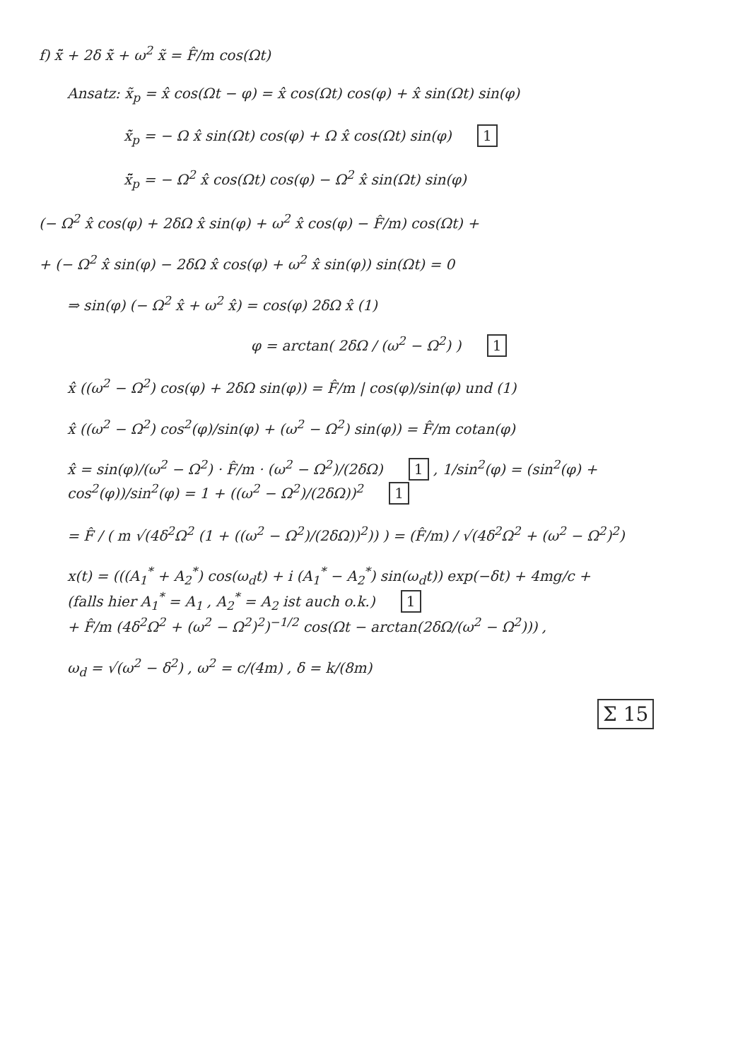f) x̃̈ + 2δ x̃̇ + ω<sup>2</sup> x̃ = F̂/m cos(Ωt)
Ansatz: x̃<sub>p</sub> = x̂ cos(Ωt − φ) = x̂ cos(Ωt) cos(φ) + x̂ sin(Ωt) sin(φ)
x̃̇<sub>p</sub> = − Ω x̂ sin(Ωt) cos(φ) + Ω x̂ cos(Ωt) sin(φ) 1
x̃̈<sub>p</sub> = − Ω<sup>2</sup> x̂ cos(Ωt) cos(φ) − Ω<sup>2</sup> x̂ sin(Ωt) sin(φ)
(− Ω<sup>2</sup> x̂ cos(φ) + 2δΩ x̂ sin(φ) + ω<sup>2</sup> x̂ cos(φ) − F̂/m) cos(Ωt) +
+ (− Ω<sup>2</sup> x̂ sin(φ) − 2δΩ x̂ cos(φ) + ω<sup>2</sup> x̂ sin(φ)) sin(Ωt) = 0
⇒ sin(φ) (− Ω<sup>2</sup> x̂ + ω<sup>2</sup> x̂) = cos(φ) 2δΩ x̂ (1)
φ = arctan( 2δΩ / (ω<sup>2</sup> − Ω<sup>2</sup>) ) 1
x̂ ((ω<sup>2</sup> − Ω<sup>2</sup>) cos(φ) + 2δΩ sin(φ)) = F̂/m | cos(φ)/sin(φ) und (1)
x̂ ((ω<sup>2</sup> − Ω<sup>2</sup>) cos<sup>2</sup>(φ)/sin(φ) + (ω<sup>2</sup> − Ω<sup>2</sup>) sin(φ)) = F̂/m cotan(φ)
x̂ = sin(φ)/(ω<sup>2</sup> − Ω<sup>2</sup>) · F̂/m · (ω<sup>2</sup> − Ω<sup>2</sup>)/(2δΩ) 1 , 1/sin<sup>2</sup>(φ) = (sin<sup>2</sup>(φ) + cos<sup>2</sup>(φ))/sin<sup>2</sup>(φ) = 1 + ((ω<sup>2</sup> − Ω<sup>2</sup>)/(2δΩ))<sup>2</sup> 1
= F̂ / ( m √(4δ<sup>2</sup>Ω<sup>2</sup> (1 + ((ω<sup>2</sup> − Ω<sup>2</sup>)/(2δΩ))<sup>2</sup>)) ) = (F̂/m) / √(4δ<sup>2</sup>Ω<sup>2</sup> + (ω<sup>2</sup> − Ω<sup>2</sup>)<sup>2</sup>)
x(t) = (((A<sub>1</sub><sup>*</sup> + A<sub>2</sub><sup>*</sup>) cos(ω<sub>d</sub>t) + i (A<sub>1</sub><sup>*</sup> − A<sub>2</sub><sup>*</sup>) sin(ω<sub>d</sub>t)) exp(−δt) + 4mg/c +
(falls hier A<sub>1</sub><sup>*</sup> = A<sub>1</sub> , A<sub>2</sub><sup>*</sup> = A<sub>2</sub> ist auch o.k.) 1
+ F̂/m (4δ<sup>2</sup>Ω<sup>2</sup> + (ω<sup>2</sup> − Ω<sup>2</sup>)<sup>2</sup>)<sup>−1/2</sup> cos(Ωt − arctan(2δΩ/(ω<sup>2</sup> − Ω<sup>2</sup>))) ,
ω<sub>d</sub> = √(ω<sup>2</sup> − δ<sup>2</sup>) , ω<sup>2</sup> = c/(4m) , δ = k/(8m)
Σ 15